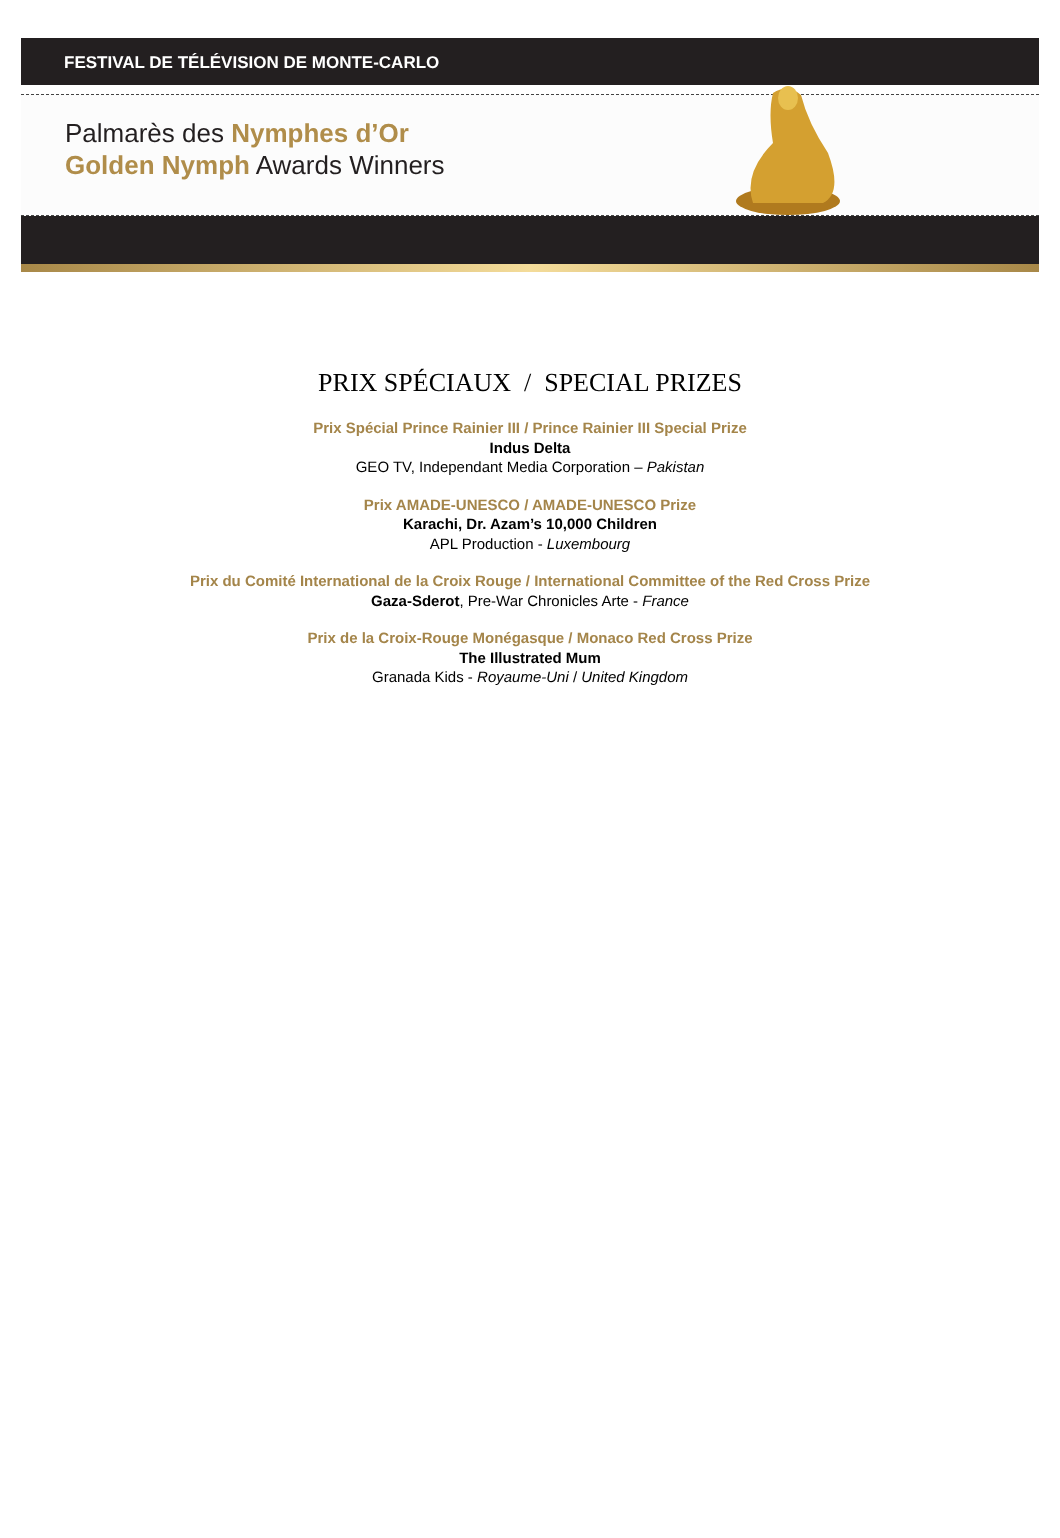FESTIVAL DE TÉLÉVISION DE MONTE-CARLO
Palmarès des Nymphes d’Or
Golden Nymph Awards Winners
PRIX SPÉCIAUX / SPECIAL PRIZES
Prix Spécial Prince Rainier III / Prince Rainier III Special Prize
Indus Delta
GEO TV, Independant Media Corporation – Pakistan
Prix AMADE-UNESCO / AMADE-UNESCO Prize
Karachi, Dr. Azam’s 10,000 Children
APL Production - Luxembourg
Prix du Comité International de la Croix Rouge / International Committee of the Red Cross Prize
Gaza-Sderot, Pre-War Chronicles Arte - France
Prix de la Croix-Rouge Monégasque / Monaco Red Cross Prize
The Illustrated Mum
Granada Kids - Royaume-Uni / United Kingdom